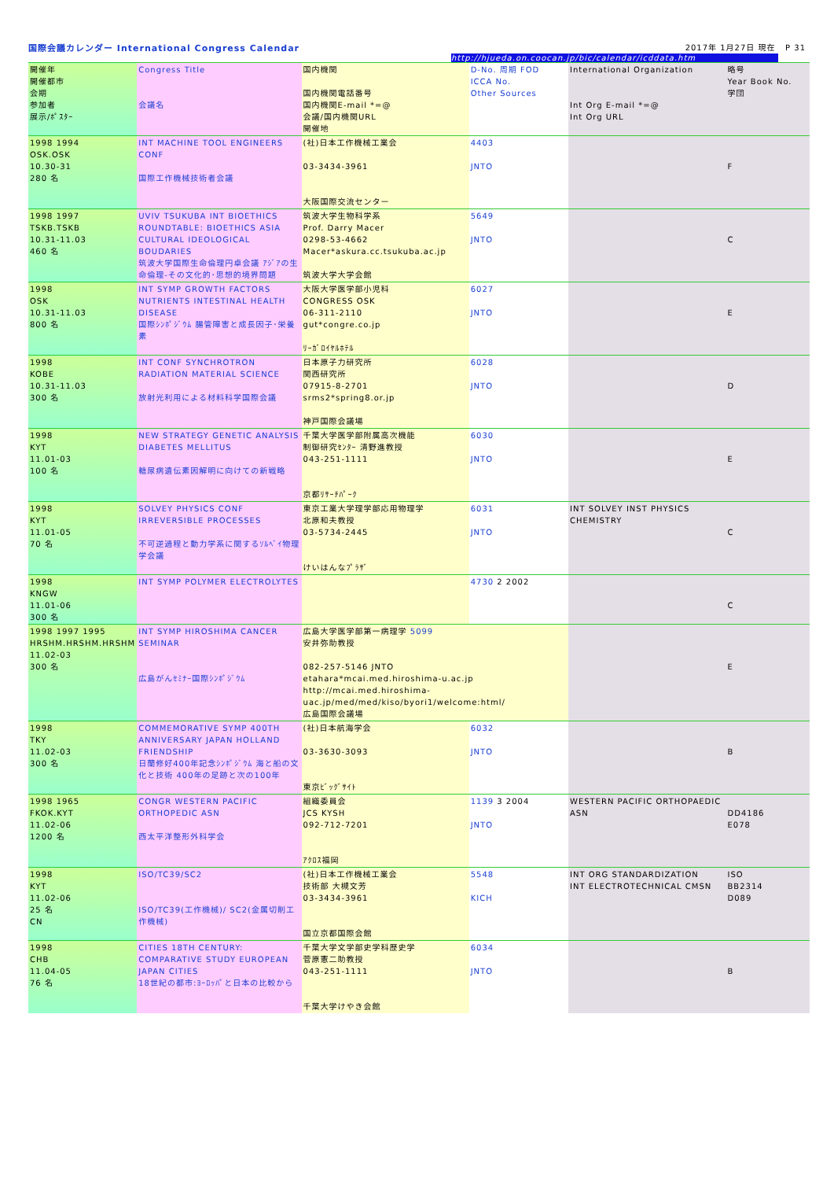国際会議カレンダー International Congress Calendar 2017年 1月27日 現在 P 31
http://hjueda.on.coocan.jp/bic/calendar/icddata.htm
| 開催年 開催都市 会期 参加者 展示/ﾎﾟｽﾀｰ | Congress Title 会議名 | 国内機関 国内機関電話番号 国内機関E-mail *=@ 会議/国内機関URL 開催地 | D-No. 周期 FOD ICCA No. Other Sources | International Organization Int Org E-mail *=@ Int Org URL | 略号 Year Book No. 学団 |
| 1998 1994 OSK.OSK 10.30-31 280 名 | INT MACHINE TOOL ENGINEERS CONF 国際工作機械技術者会議 | (社)日本工作機械工業会 03-3434-3961 大阪国際交流センター | 4403 JNTO | | F |
| 1998 1997 TSKB.TSKB 10.31-11.03 460 名 | UVIV TSUKUBA INT BIOETHICS ROUNDTABLE: BIOETHICS ASIA CULTURAL IDEOLOGICAL BOUDARIES 筑波大学国際生命倫理円卓会議 ｱｼﾞｱの生命倫理-その文化的･思想的境界問題 | 筑波大学生物科学系 Prof. Darry Macer 0298-53-4662 Macer*askura.cc.tsukuba.ac.jp 筑波大学大学会館 | 5649 JNTO | | C |
| 1998 OSK 10.31-11.03 800 名 | INT SYMP GROWTH FACTORS NUTRIENTS INTESTINAL HEALTH DISEASE 国際ｼﾝﾎﾟｼﾞｳﾑ 腸管障害と成長因子･栄養素 | 大阪大学医学部小児科 CONGRESS OSK 06-311-2110 gut*congre.co.jp ﾘｰｶﾞﾛｲﾔﾙﾎﾃﾙ | 6027 JNTO | | E |
| 1998 KOBE 10.31-11.03 300 名 | INT CONF SYNCHROTRON RADIATION MATERIAL SCIENCE 放射光利用による材料科学国際会議 | 日本原子力研究所 関西研究所 07915-8-2701 srms2*spring8.or.jp 神戸国際会議場 | 6028 JNTO | | D |
| 1998 KYT 11.01-03 100 名 | NEW STRATEGY GENETIC ANALYSIS DIABETES MELLITUS 糖尿病遺伝素因解明に向けての新戦略 | 千葉大学医学部附属高次機能 制御研究ｾﾝﾀｰ 清野進教授 043-251-1111 京都ﾘｻｰﾁﾊﾟｰｸ | 6030 JNTO | | E |
| 1998 KYT 11.01-05 70 名 | SOLVEY PHYSICS CONF IRREVERSIBLE PROCESSES 不可逆過程と動力学系に関するｿﾙﾍﾞｲ物理学会議 | 東京工業大学理学部応用物理学 北原和夫教授 03-5734-2445 けいはんなﾌﾟﾗｻﾞ | 6031 JNTO | INT SOLVEY INST PHYSICS CHEMISTRY | C |
| 1998 KNGW 11.01-06 300 名 | INT SYMP POLYMER ELECTROLYTES | | 4730 2 2002 | | C |
| 1998 1997 1995 HRSHM.HRSHM.HRSHM 11.02-03 300 名 | INT SYMP HIROSHIMA CANCER SEMINAR 広島がんｾﾐﾅｰ国際ｼﾝﾎﾟｼﾞｳﾑ | 広島大学医学部第一病理学 5099 安井弥助教授 082-257-5146 JNTO etahara*mcai.med.hiroshima-u.ac.jp http://mcai.med.hiroshima-uac.jp/med/med/kiso/byori1/welcome:html/ 広島国際会議場 | | | E |
| 1998 TKY 11.02-03 300 名 | COMMEMORATIVE SYMP 400TH ANNIVERSARY JAPAN HOLLAND FRIENDSHIP 日蘭修好400年記念ｼﾝﾎﾟｼﾞｳﾑ 海と船の文化と技術 400年の足跡と次の100年 | (社)日本航海学会 03-3630-3093 東京ﾋﾞｯｸﾞｻｲﾄ | 6032 JNTO | | B |
| 1998 1965 FKOK.KYT 11.02-06 1200 名 | CONGR WESTERN PACIFIC ORTHOPEDIC ASN 西太平洋整形外科学会 | 組織委員会 JCS KYSH 092-712-7201 ｱｸﾛｽ福岡 | 1139 3 2004 JNTO | WESTERN PACIFIC ORTHOPAEDIC ASN | DD4186 E078 |
| 1998 KYT 11.02-06 25 名 CN | ISO/TC39/SC2 ISO/TC39(工作機械)/ SC2(金属切削工作機械) | (社)日本工作機械工業会 技術部 大槻文芳 03-3434-3961 国立京都国際会館 | 5548 KICH | INT ORG STANDARDIZATION INT ELECTROTECHNICAL CMSN | ISO BB2314 D089 |
| 1998 CHB 11.04-05 76 名 | CITIES 18TH CENTURY: COMPARATIVE STUDY EUROPEAN JAPAN CITIES 18世紀の都市:ﾖｰﾛｯﾊﾟと日本の比較から | 千葉大学文学部史学科歴史学 菅原憲二助教授 043-251-1111 千葉大学けやき会館 | 6034 JNTO | | B |